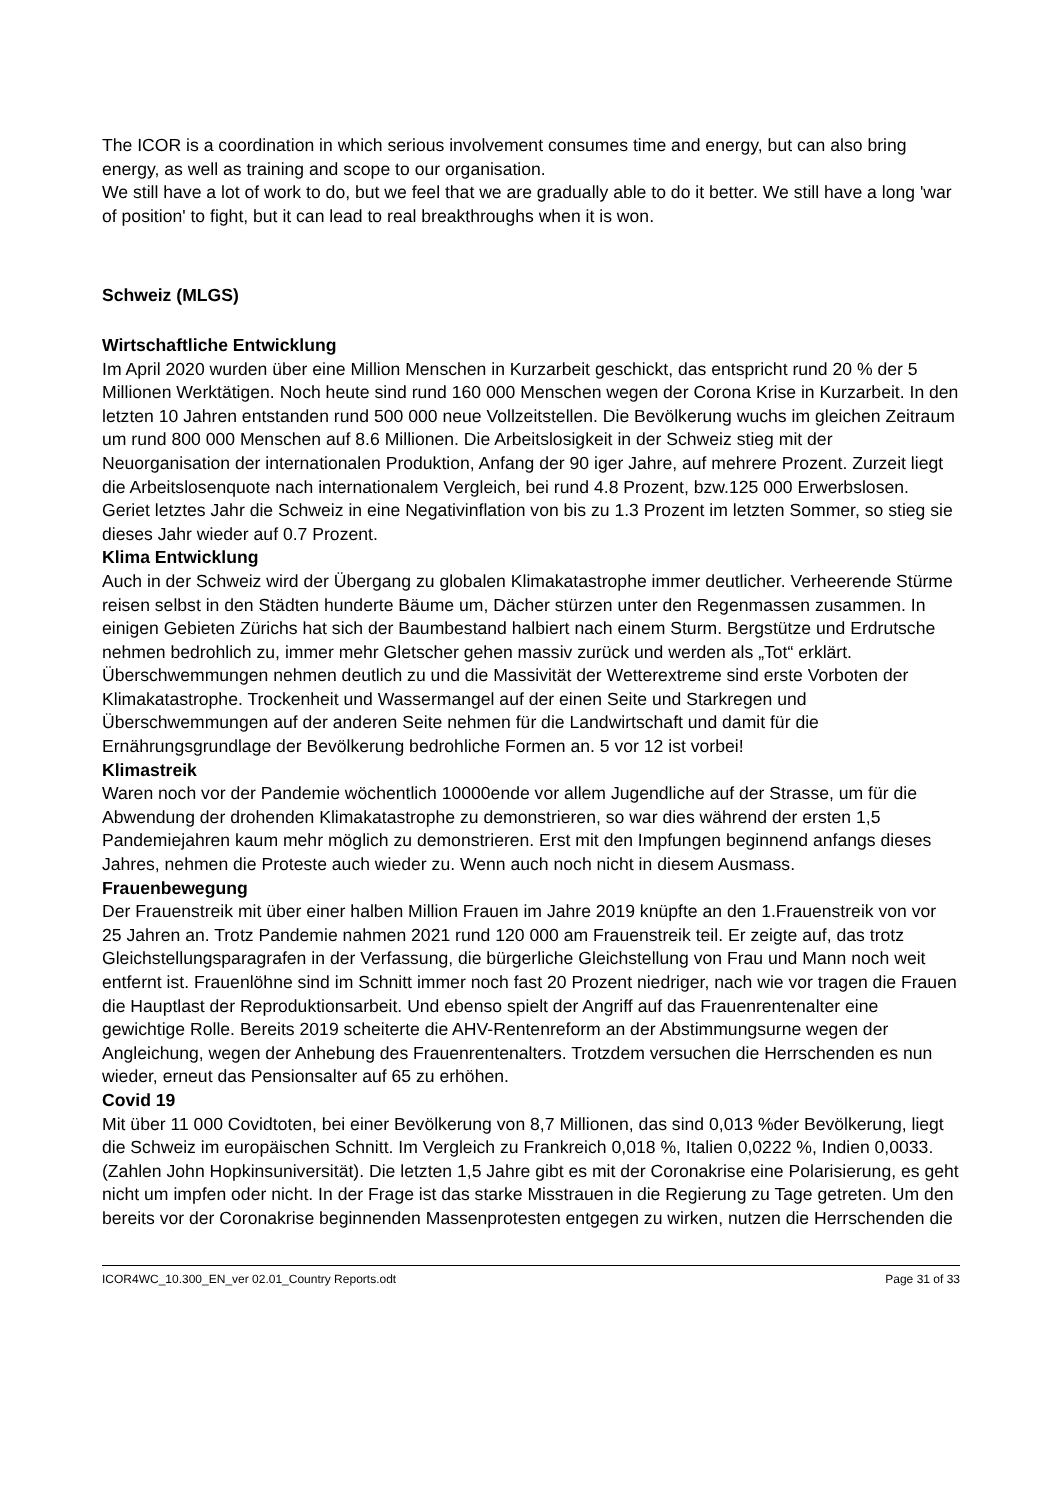The ICOR is a coordination in which serious involvement consumes time and energy, but can also bring energy, as well as training and scope to our organisation.
We still have a lot of work to do, but we feel that we are gradually able to do it better. We still have a long 'war of position' to fight, but it can lead to real breakthroughs when it is won.
Schweiz (MLGS)
Wirtschaftliche Entwicklung
Im April 2020 wurden über eine Million Menschen in Kurzarbeit geschickt, das entspricht rund 20 % der 5 Millionen Werktätigen. Noch heute sind rund 160 000 Menschen wegen der Corona Krise in Kurzarbeit. In den letzten 10 Jahren entstanden rund 500 000 neue Vollzeitstellen. Die Bevölkerung wuchs im gleichen Zeitraum um rund 800 000 Menschen auf 8.6 Millionen. Die Arbeitslosigkeit in der Schweiz stieg mit der Neuorganisation der internationalen Produktion, Anfang der 90 iger Jahre, auf mehrere Prozent. Zurzeit liegt die Arbeitslosenquote nach internationalem Vergleich, bei rund 4.8 Prozent, bzw.125 000 Erwerbslosen. Geriet letztes Jahr die Schweiz in eine Negativinflation von bis zu 1.3 Prozent im letzten Sommer, so stieg sie dieses Jahr wieder auf 0.7 Prozent.
Klima Entwicklung
Auch in der Schweiz wird der Übergang zu globalen Klimakatastrophe immer deutlicher. Verheerende Stürme reisen selbst in den Städten hunderte Bäume um, Dächer stürzen unter den Regenmassen zusammen. In einigen Gebieten Zürichs hat sich der Baumbestand halbiert nach einem Sturm. Bergstütze und Erdrutsche nehmen bedrohlich zu, immer mehr Gletscher gehen massiv zurück und werden als „Tot“ erklärt. Überschwemmungen nehmen deutlich zu und die Massivität der Wetterextreme sind erste Vorboten der Klimakatastrophe. Trockenheit und Wassermangel auf der einen Seite und Starkregen und Überschwemmungen auf der anderen Seite nehmen für die Landwirtschaft und damit für die Ernährungsgrundlage der Bevölkerung bedrohliche Formen an. 5 vor 12 ist vorbei!
Klimastreik
Waren noch vor der Pandemie wöchentlich 10000ende vor allem Jugendliche auf der Strasse, um für die Abwendung der drohenden Klimakatastrophe zu demonstrieren, so war dies während der ersten 1,5 Pandemiejahren kaum mehr möglich zu demonstrieren. Erst mit den Impfungen beginnend anfangs dieses Jahres, nehmen die Proteste auch wieder zu. Wenn auch noch nicht in diesem Ausmass.
Frauenbewegung
Der Frauenstreik mit über einer halben Million Frauen im Jahre 2019 knüpfte an den 1.Frauenstreik von vor 25 Jahren an. Trotz Pandemie nahmen 2021 rund 120 000 am Frauenstreik teil. Er zeigte auf, das trotz Gleichstellungsparagrafen in der Verfassung, die bürgerliche Gleichstellung von Frau und Mann noch weit entfernt ist. Frauenlöhne sind im Schnitt immer noch fast 20 Prozent niedriger, nach wie vor tragen die Frauen die Hauptlast der Reproduktionsarbeit. Und ebenso spielt der Angriff auf das Frauenrentenalter eine gewichtige Rolle. Bereits 2019 scheiterte die AHV-Rentenreform an der Abstimmungsurne wegen der Angleichung, wegen der Anhebung des Frauenrentenalters. Trotzdem versuchen die Herrschenden es nun wieder, erneut das Pensionsalter auf 65 zu erhöhen.
Covid 19
Mit über 11 000 Covidtoten, bei einer Bevölkerung von 8,7 Millionen, das sind 0,013 %der Bevölkerung, liegt die Schweiz im europäischen Schnitt. Im Vergleich zu Frankreich 0,018 %, Italien 0,0222 %, Indien 0,0033. (Zahlen John Hopkinsuniversität). Die letzten 1,5 Jahre gibt es mit der Coronakrise eine Polarisierung, es geht nicht um impfen oder nicht. In der Frage ist das starke Misstrauen in die Regierung zu Tage getreten. Um den bereits vor der Coronakrise beginnenden Massenprotesten entgegen zu wirken, nutzen die Herrschenden die
ICOR4WC_10.300_EN_ver 02.01_Country Reports.odt Page 31 of 33